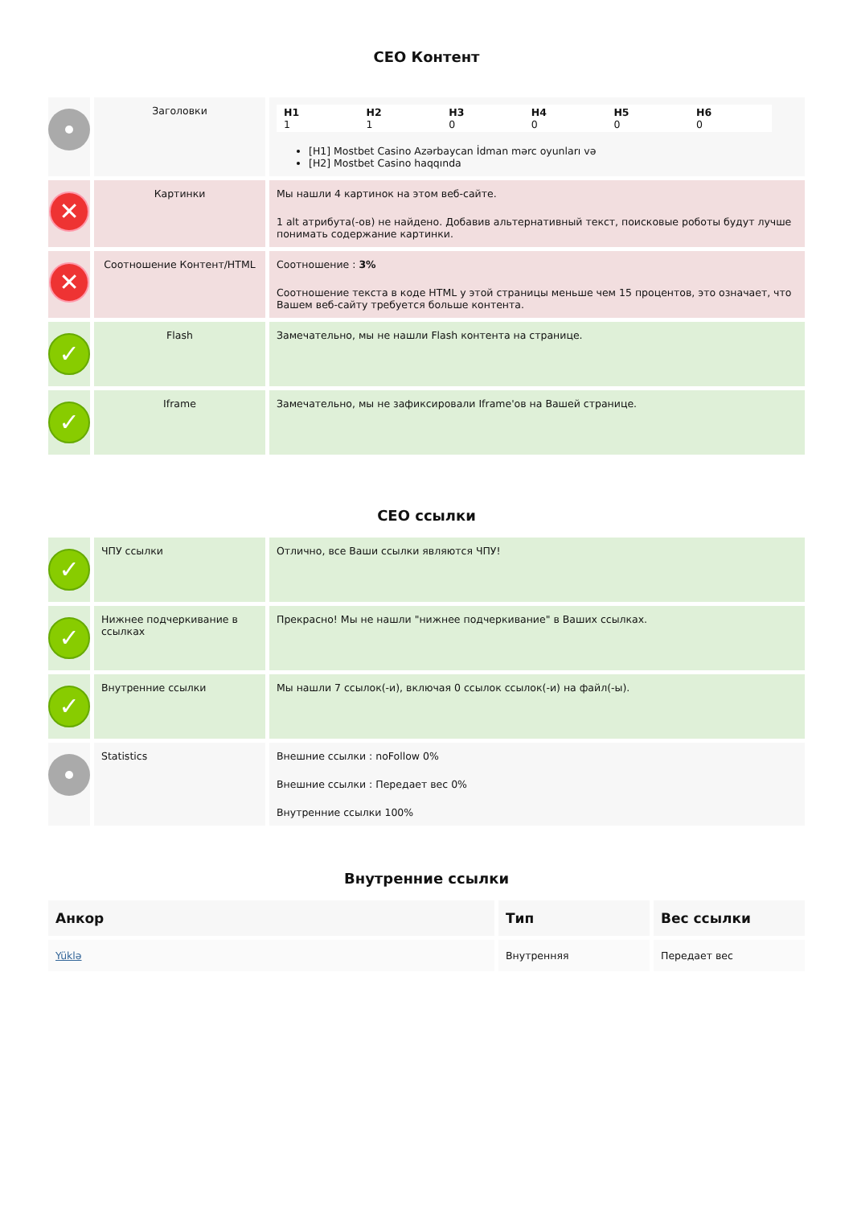СЕО Контент
| | Заголовки | / H1 1 / H2 1 / H3 0 / H4 0 / H5 0 / H6 0 / [H1] Mostbet Casino Azərbaycan İdman mərc oyunları və [H2] Mostbet Casino haqqında |
| ✕ | Картинки | Мы нашли 4 картинок на этом веб-сайте. 1 alt атрибута(-ов) не найдено. Добавив альтернативный текст, поисковые роботы будут лучше понимать содержание картинки. |
| ✕ | Соотношение Контент/HTML | Соотношение : 3% Соотношение текста в коде HTML у этой страницы меньше чем 15 процентов, это означает, что Вашем веб-сайту требуется больше контента. |
| ✓ | Flash | Замечательно, мы не нашли Flash контента на странице. |
| ✓ | Iframe | Замечательно, мы не зафиксировали Iframe'ов на Вашей странице. |
СЕО ссылки
| ✓ | ЧПУ ссылки | Отлично, все Ваши ссылки являются ЧПУ! |
| ✓ | Нижнее подчеркивание в ссылках | Прекрасно! Мы не нашли "нижнее подчеркивание" в Ваших ссылках. |
| ✓ | Внутренние ссылки | Мы нашли 7 ссылок(-и), включая 0 ссылок ссылок(-и) на файл(-ы). |
| | Statistics | Внешние ссылки : noFollow 0% Внешние ссылки : Передает вес 0% Внутренние ссылки 100% |
Внутренние ссылки
| Анкор | Тип | Вес ссылки |
| --- | --- | --- |
| Yüklə | Внутренняя | Передает вес |